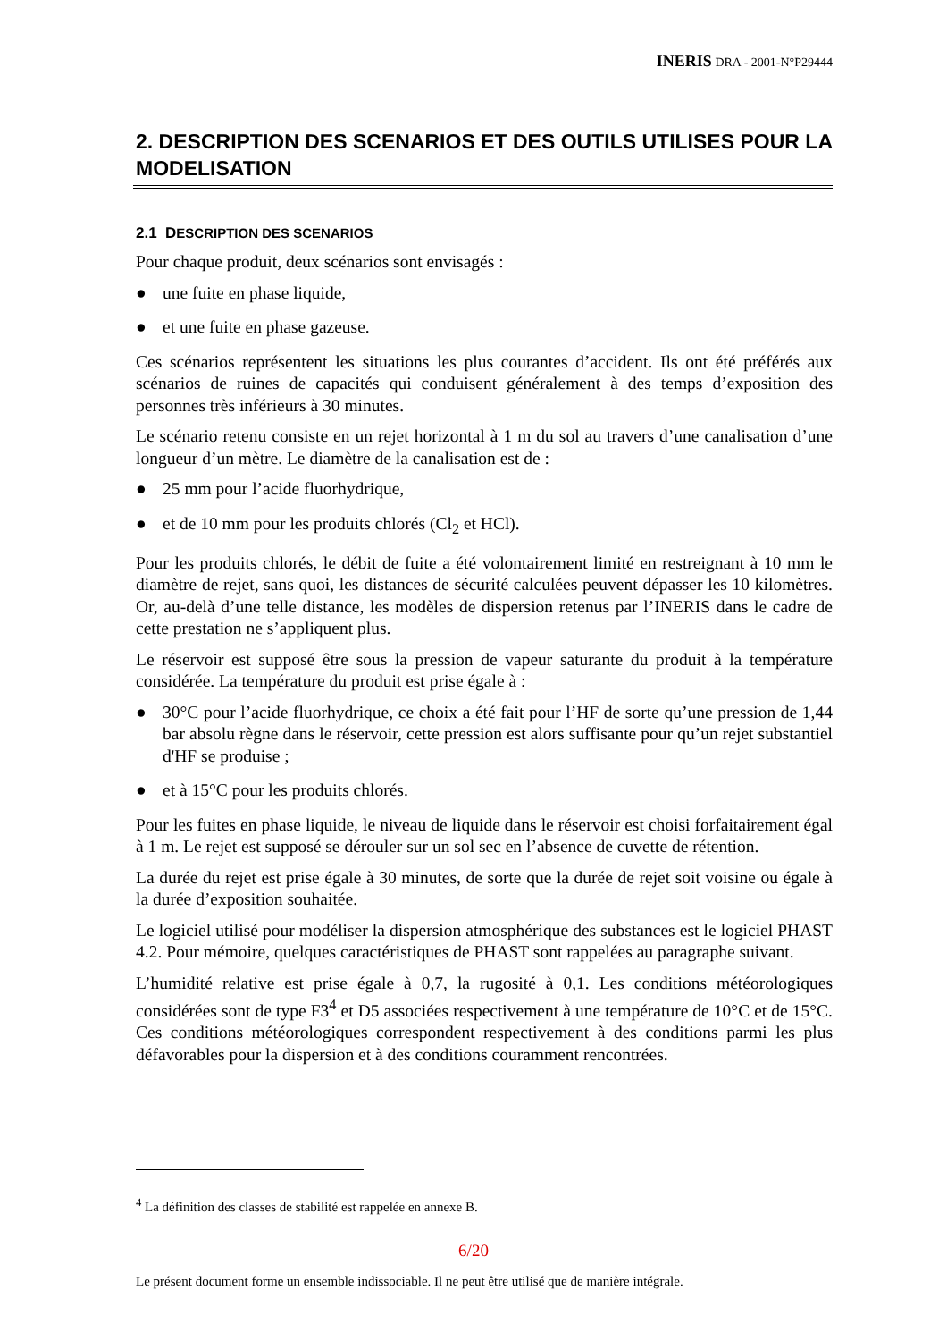INERIS DRA - 2001-N°P29444
2. DESCRIPTION DES SCENARIOS ET DES OUTILS UTILISES POUR LA MODELISATION
2.1 DESCRIPTION DES SCENARIOS
Pour chaque produit, deux scénarios sont envisagés :
● une fuite en phase liquide,
● et une fuite en phase gazeuse.
Ces scénarios représentent les situations les plus courantes d’accident. Ils ont été préférés aux scénarios de ruines de capacités qui conduisent généralement à des temps d’exposition des personnes très inférieurs à 30 minutes.
Le scénario retenu consiste en un rejet horizontal à 1 m du sol au travers d’une canalisation d’une longueur d’un mètre. Le diamètre de la canalisation est de :
● 25 mm pour l’acide fluorhydrique,
● et de 10 mm pour les produits chlorés (Cl<sub>2</sub> et HCl).
Pour les produits chlorés, le débit de fuite a été volontairement limité en restreignant à 10 mm le diamètre de rejet, sans quoi, les distances de sécurité calculées peuvent dépasser les 10 kilomètres. Or, au-delà d’une telle distance, les modèles de dispersion retenus par l’INERIS dans le cadre de cette prestation ne s’appliquent plus.
Le réservoir est supposé être sous la pression de vapeur saturante du produit à la température considérée. La température du produit est prise égale à :
● 30°C pour l’acide fluorhydrique, ce choix a été fait pour l’HF de sorte qu’une pression de 1,44 bar absolu règne dans le réservoir, cette pression est alors suffisante pour qu’un rejet substantiel d'HF se produise ;
● et à 15°C pour les produits chlorés.
Pour les fuites en phase liquide, le niveau de liquide dans le réservoir est choisi forfaitairement égal à 1 m. Le rejet est supposé se dérouler sur un sol sec en l’absence de cuvette de rétention.
La durée du rejet est prise égale à 30 minutes, de sorte que la durée de rejet soit voisine ou égale à la durée d’exposition souhaitée.
Le logiciel utilisé pour modéliser la dispersion atmosphérique des substances est le logiciel PHAST 4.2. Pour mémoire, quelques caractéristiques de PHAST sont rappelées au paragraphe suivant.
L’humidité relative est prise égale à 0,7, la rugosité à 0,1. Les conditions météorologiques considérées sont de type F3<sup>4</sup> et D5 associées respectivement à une température de 10°C et de 15°C. Ces conditions météorologiques correspondent respectivement à des conditions parmi les plus défavorables pour la dispersion et à des conditions couramment rencontrées.
<sup>4</sup> La définition des classes de stabilité est rappelée en annexe B.
6/20
Le présent document forme un ensemble indissociable. Il ne peut être utilisé que de manière intégrale.